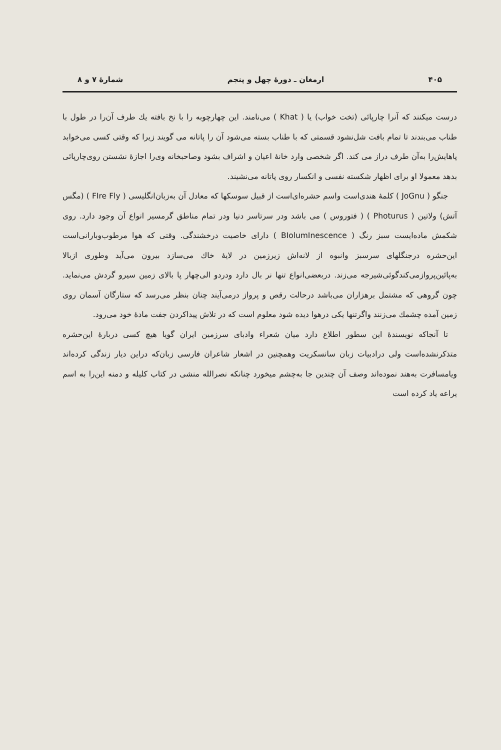۴۰۵ ارمغان ـ دورهٔ چهل و پنجم شمارهٔ ۷ و ۸
درست میکنند که آنرا چارپائی (تخت خواب) یا ( Khat ) می‌نامند. این چهارچوبه را با نخ بافته یك طرف آن‌را در طول با طناب می‌بندند تا تمام بافت شل‌نشود قسمتی که با طناب بسته می‌شود آن را پاتانه می گویند زیرا که وقتی کسی می‌خوابد پاهایش‌را به‌آن طرف دراز می کند. اگر شخصی وارد خانهٔ اعیان و اشراف بشود وصاحبخانه وی‌را اجازهٔ نشستن روی‌چارپائی بدهد معمولا او برای اظهار شکسته نفسی و انکسار روی پاتانه می‌نشیند.
جنگو ( JoGnu ) کلمهٔ هندی‌است واسم حشره‌ای‌است از قبیل سوسکها که معادل آن به‌زبان‌انگلیسی ( FIre Fly ) (مگس آتش) ولاتین ( Photurus ) ( فتوروس ) می باشد ودر سرتاسر دنیا ودر تمام مناطق گرمسیر انواع آن وجود دارد. روی شکمش ماده‌ایست سبز رنگ ( BIolumInescence ) دارای خاصیت درخشندگی. وقتی که هوا مرطوب‌وبارانی‌است این‌حشره درجنگلهای سرسبز وانبوه از لانه‌اش زیرزمین در لایهٔ خاك می‌سازد بیرون می‌آید وطوری ازبالا به‌پائین‌پروازمی‌کند‌گوئی‌شیرجه می‌زند. دربعضی‌انواع تنها نر بال دارد ودردو الی‌چهار پا بالای زمین سیرو گردش می‌نماید. چون گروهی که مشتمل برهزاران می‌باشد درحالت رقص و پرواز درمی‌آیند چنان بنظر می‌رسد که ستارگان آسمان روی زمین آمده چشمك می‌زنند واگرتنها یکی درهوا دیده شود معلوم است که در تلاش پیداکردن جفت مادهٔ خود می‌رود.
تا آنجاکه نویسندهٔ این سطور اطلاع دارد میان شعراء وادبای سرزمین ایران گویا هیچ کسی دربارهٔ این‌حشره متذکرنشده‌است ولی درادبیات زبان سانسکریت وهمچنین در اشعار شاعران فارسی زبان‌که دراین دیار زندگی کرده‌اند ویامسافرت به‌هند نموده‌اند وصف آن چندین جا به‌چشم میخورد چنانکه نصرالله منشی در کتاب کلیله و دمنه این‌را به اسم یراعه یاد کرده است